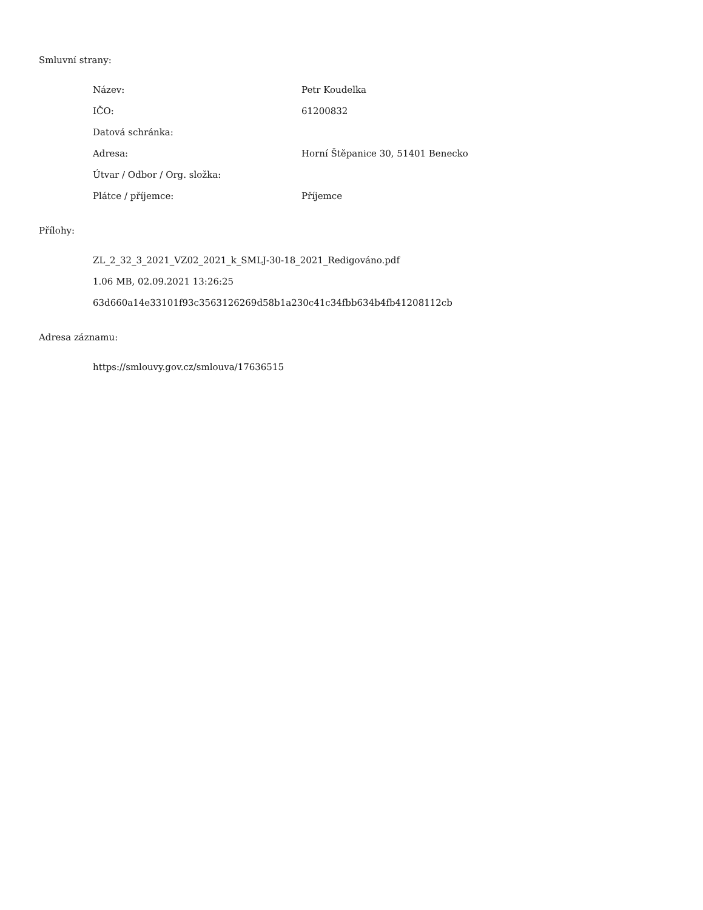Smluvní strany:
| Název: | Petr Koudelka |
| IČO: | 61200832 |
| Datová schránka: | |
| Adresa: | Horní Štěpanice 30, 51401 Benecko |
| Útvar / Odbor / Org. složka: | |
| Plátce / příjemce: | Příjemce |
Přílohy:
ZL_2_32_3_2021_VZ02_2021_k_SMLJ-30-18_2021_Redigováno.pdf
1.06 MB, 02.09.2021 13:26:25
63d660a14e33101f93c3563126269d58b1a230c41c34fbb634b4fb41208112cb
Adresa záznamu:
https://smlouvy.gov.cz/smlouva/17636515